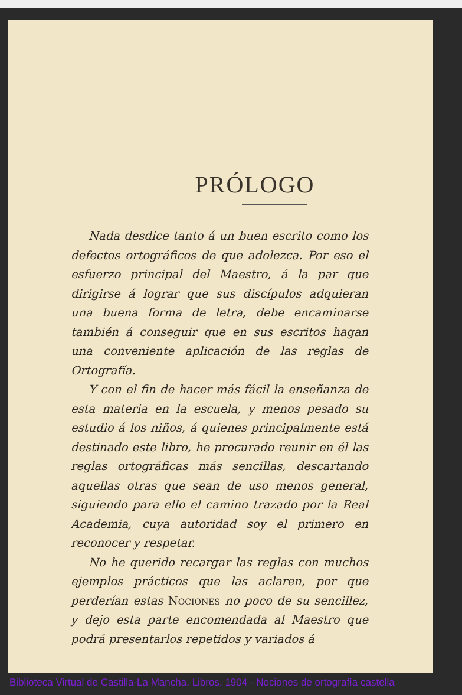PRÓLOGO
Nada desdice tanto á un buen escrito como los defectos ortográficos de que adolezca. Por eso el esfuerzo principal del Maestro, á la par que dirigirse á lograr que sus discípulos adquieran una buena forma de letra, debe encaminarse también á conseguir que en sus escritos hagan una conveniente aplicación de las reglas de Ortografía.
Y con el fin de hacer más fácil la enseñanza de esta materia en la escuela, y menos pesado su estudio á los niños, á quienes principalmente está destinado este libro, he procurado reunir en él las reglas ortográficas más sencillas, descartando aquellas otras que sean de uso menos general, siguiendo para ello el camino trazado por la Real Academia, cuya autoridad soy el primero en reconocer y respetar.
No he querido recargar las reglas con muchos ejemplos prácticos que las aclaren, por que perderían estas Nociones no poco de su sencillez, y dejo esta parte encomendada al Maestro que podrá presentarlos repetidos y variados á
Biblioteca Virtual de Castilla-La Mancha. Libros, 1904 - Nociones de ortografía castella